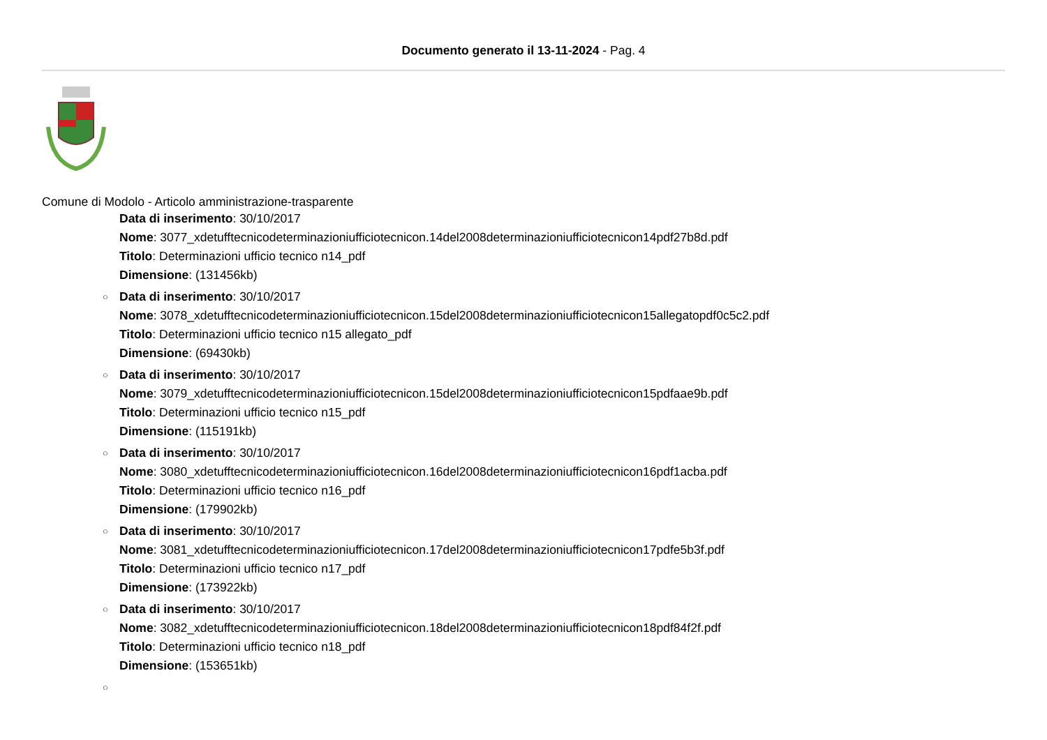Documento generato il 13-11-2024 - Pag. 4
Comune di Modolo - Articolo amministrazione-trasparente
Data di inserimento: 30/10/2017
Nome: 3077_xdetufftecnicodeterminazioniufficiotecnicon.14del2008determinazioniufficiotecnicon14pdf27b8d.pdf
Titolo: Determinazioni ufficio tecnico n14_pdf
Dimensione: (131456kb)
○ Data di inserimento: 30/10/2017
Nome: 3078_xdetufftecnicodeterminazioniufficiotecnicon.15del2008determinazioniufficiotecnicon15allegatopdf0c5c2.pdf
Titolo: Determinazioni ufficio tecnico n15 allegato_pdf
Dimensione: (69430kb)
○ Data di inserimento: 30/10/2017
Nome: 3079_xdetufftecnicodeterminazioniufficiotecnicon.15del2008determinazioniufficiotecnicon15pdfaae9b.pdf
Titolo: Determinazioni ufficio tecnico n15_pdf
Dimensione: (115191kb)
○ Data di inserimento: 30/10/2017
Nome: 3080_xdetufftecnicodeterminazioniufficiotecnicon.16del2008determinazioniufficiotecnicon16pdf1acba.pdf
Titolo: Determinazioni ufficio tecnico n16_pdf
Dimensione: (179902kb)
○ Data di inserimento: 30/10/2017
Nome: 3081_xdetufftecnicodeterminazioniufficiotecnicon.17del2008determinazioniufficiotecnicon17pdfe5b3f.pdf
Titolo: Determinazioni ufficio tecnico n17_pdf
Dimensione: (173922kb)
○ Data di inserimento: 30/10/2017
Nome: 3082_xdetufftecnicodeterminazioniufficiotecnicon.18del2008determinazioniufficiotecnicon18pdf84f2f.pdf
Titolo: Determinazioni ufficio tecnico n18_pdf
Dimensione: (153651kb)
○